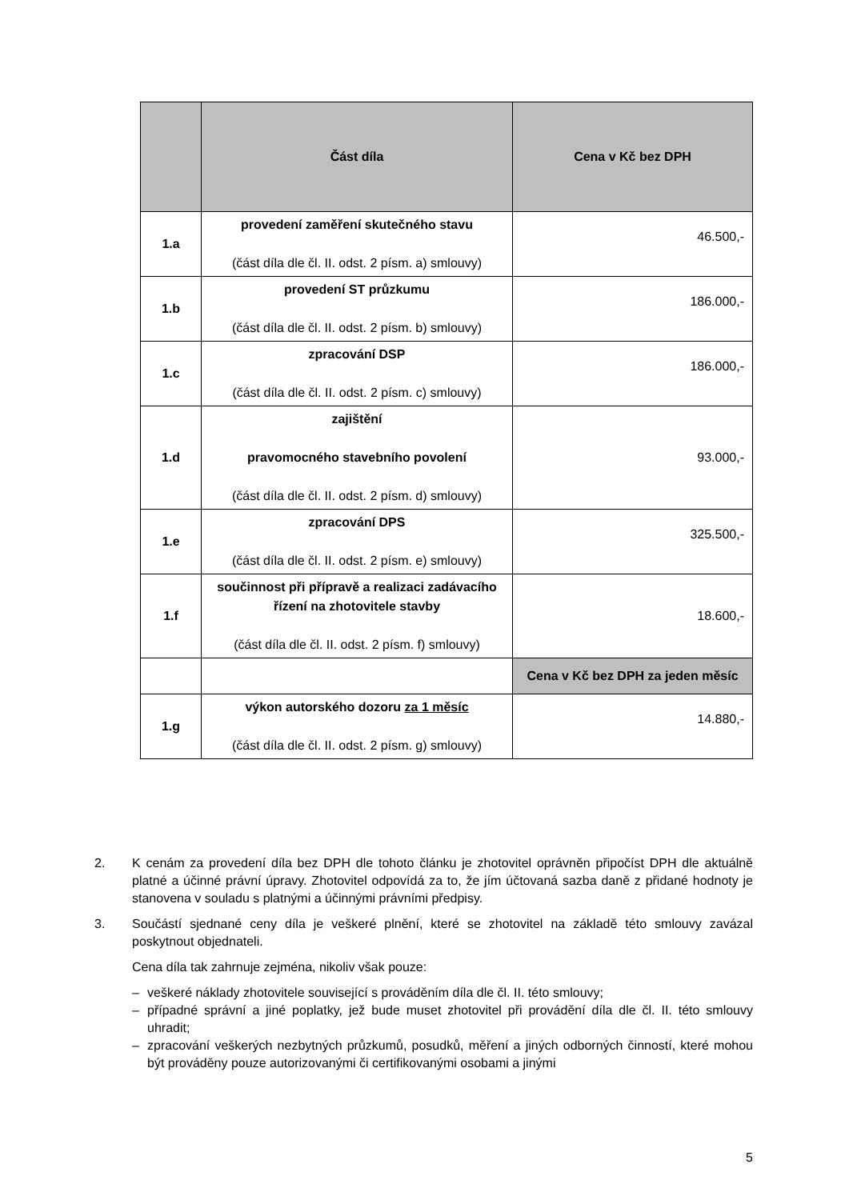| | Část díla | Cena v Kč bez DPH |
| --- | --- | --- |
| 1.a | provedení zaměření skutečného stavu (část díla dle čl. II. odst. 2 písm. a) smlouvy) | 46.500,- |
| 1.b | provedení ST průzkumu (část díla dle čl. II. odst. 2 písm. b) smlouvy) | 186.000,- |
| 1.c | zpracování DSP (část díla dle čl. II. odst. 2 písm. c) smlouvy) | 186.000,- |
| 1.d | zajištění pravomocného stavebního povolení (část díla dle čl. II. odst. 2 písm. d) smlouvy) | 93.000,- |
| 1.e | zpracování DPS (část díla dle čl. II. odst. 2 písm. e) smlouvy) | 325.500,- |
| 1.f | součinnost při přípravě a realizaci zadávacího řízení na zhotovitele stavby (část díla dle čl. II. odst. 2 písm. f) smlouvy) | 18.600,- |
| | | Cena v Kč bez DPH za jeden měsíc |
| 1.g | výkon autorského dozoru za 1 měsíc (část díla dle čl. II. odst. 2 písm. g) smlouvy) | 14.880,- |
2. K cenám za provedení díla bez DPH dle tohoto článku je zhotovitel oprávněn připočíst DPH dle aktuálně platné a účinné právní úpravy. Zhotovitel odpovídá za to, že jím účtovaná sazba daně z přidané hodnoty je stanovena v souladu s platnými a účinnými právními předpisy.
3. Součástí sjednané ceny díla je veškeré plnění, které se zhotovitel na základě této smlouvy zavázal poskytnout objednateli.
Cena díla tak zahrnuje zejména, nikoliv však pouze:
– veškeré náklady zhotovitele související s prováděním díla dle čl. II. této smlouvy;
– případné správní a jiné poplatky, jež bude muset zhotovitel při provádění díla dle čl. II. této smlouvy uhradit;
– zpracování veškerých nezbytných průzkumů, posudků, měření a jiných odborných činností, které mohou být prováděny pouze autorizovanými či certifikovanými osobami a jinými
5